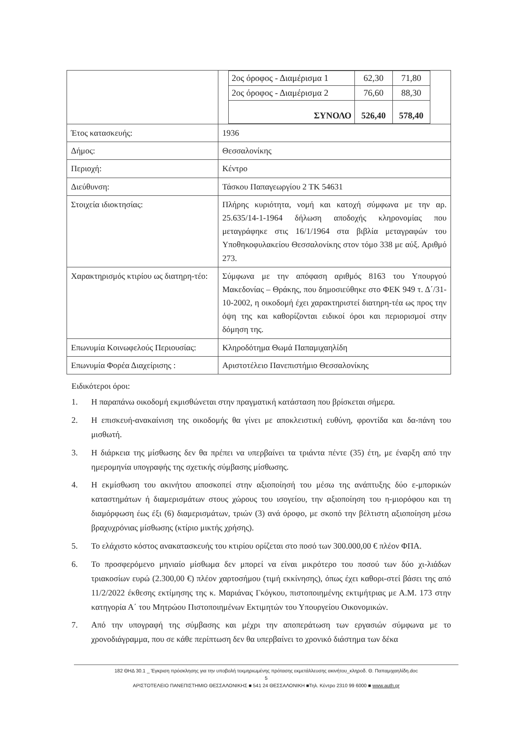| | / 2ος όροφος - Διαμέρισμα 1 / 62,30 / 71,80 / / 2ος όροφος - Διαμέρισμα 2 / 76,60 / 88,30 / / ΣΥΝΟΛΟ / 526,40 / 578,40 / |
| Έτος κατασκευής: | 1936 |
| Δήμος: | Θεσσαλονίκης |
| Περιοχή: | Κέντρο |
| Διεύθυνση: | Τάσκου Παπαγεωργίου 2 ΤΚ 54631 |
| Στοιχεία ιδιοκτησίας: | Πλήρης κυριότητα, νομή και κατοχή σύμφωνα με την αρ. 25.635/14-1-1964 δήλωση αποδοχής κληρονομίας που μεταγράφηκε στις 16/1/1964 στα βιβλία μεταγραφών του Υποθηκοφυλακείου Θεσσαλονίκης στον τόμο 338 με αύξ. Αριθμό 273. |
| Χαρακτηρισμός κτιρίου ως διατηρη-τέο: | Σύμφωνα με την απόφαση αριθμός 8163 του Υπουργού Μακεδονίας – Θράκης, που δημοσιεύθηκε στο ΦΕΚ 949 τ. Δ΄/31-10-2002, η οικοδομή έχει χαρακτηριστεί διατηρη-τέα ως προς την όψη της και καθορίζονται ειδικοί όροι και περιορισμοί στην δόμηση της. |
| Επωνυμία Κοινωφελούς Περιουσίας: | Κληροδότημα Θωμά Παπαμιχαηλίδη |
| Επωνυμία Φορέα Διαχείρισης : | Αριστοτέλειο Πανεπιστήμιο Θεσσαλονίκης |
Ειδικότεροι όροι:
1. Η παραπάνω οικοδομή εκμισθώνεται στην πραγματική κατάσταση που βρίσκεται σήμερα.
2. Η επισκευή-ανακαίνιση της οικοδομής θα γίνει με αποκλειστική ευθύνη, φροντίδα και δα-πάνη του μισθωτή.
3. Η διάρκεια της μίσθωσης δεν θα πρέπει να υπερβαίνει τα τριάντα πέντε (35) έτη, με έναρξη από την ημερομηνία υπογραφής της σχετικής σύμβασης μίσθωσης.
4. Η εκμίσθωση του ακινήτου αποσκοπεί στην αξιοποίησή του μέσω της ανάπτυξης δύο ε-μπορικών καταστημάτων ή διαμερισμάτων στους χώρους του ισογείου, την αξιοποίηση του η-μιορόφου και τη διαμόρφωση έως έξι (6) διαμερισμάτων, τριών (3) ανά όροφο, με σκοπό την βέλτιστη αξιοποίηση μέσω βραχυχρόνιας μίσθωσης (κτίριο μικτής χρήσης).
5. Το ελάχιστο κόστος ανακατασκευής του κτιρίου ορίζεται στο ποσό των 300.000,00 € πλέον ΦΠΑ.
6. Το προσφερόμενο μηνιαίο μίσθωμα δεν μπορεί να είναι μικρότερο του ποσού των δύο χι-λιάδων τριακοσίων ευρώ (2.300,00 €) πλέον χαρτοσήμου (τιμή εκκίνησης), όπως έχει καθορι-στεί βάσει της από 11/2/2022 έκθεσης εκτίμησης της κ. Μαριάνας Γκόγκου, πιστοποιημένης εκτιμήτριας με Α.Μ. 173 στην κατηγορία Α΄ του Μητρώου Πιστοποιημένων Εκτιμητών του Υπουργείου Οικονομικών.
7. Από την υπογραφή της σύμβασης και μέχρι την αποπεράτωση των εργασιών σύμφωνα με το χρονοδιάγραμμα, που σε κάθε περίπτωση δεν θα υπερβαίνει το χρονικό διάστημα των δέκα
182 ΘΗΔ 30.1 _ Έγκριση πρόσκλησης για την υποβολή τεκμηριωμένης πρότασης εκμετάλλευσης ακινήτου_κληροδ. Θ. Παπαμιχαηλίδη.doc
5
ΑΡΙΣΤΟΤΕΛΕΙΟ ΠΑΝΕΠΙΣΤΗΜΙΟ ΘΕΣΣΑΛΟΝΙΚΗΣ ■ 541 24 ΘΕΣΣΑΛΟΝΙΚΗ ■Τηλ. Κέντρο 2310 99 6000 ■ www.auth.gr